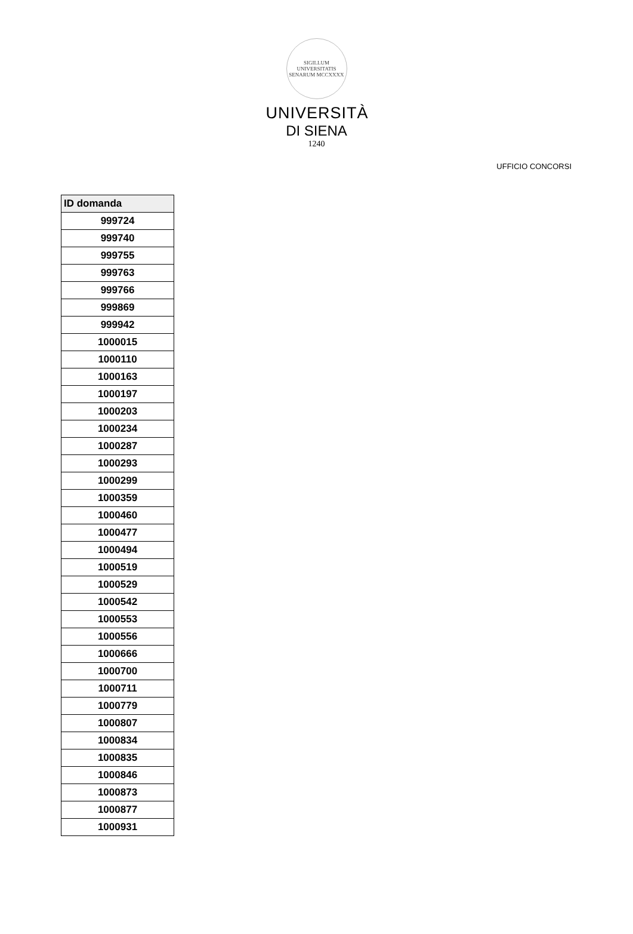SIGILLUM UNIVERSITATIS SENARUM MCCXXXX
UNIVERSITÀ
DI SIENA
1240
UFFICIO CONCORSI
| ID domanda |
| --- |
| 999724 |
| 999740 |
| 999755 |
| 999763 |
| 999766 |
| 999869 |
| 999942 |
| 1000015 |
| 1000110 |
| 1000163 |
| 1000197 |
| 1000203 |
| 1000234 |
| 1000287 |
| 1000293 |
| 1000299 |
| 1000359 |
| 1000460 |
| 1000477 |
| 1000494 |
| 1000519 |
| 1000529 |
| 1000542 |
| 1000553 |
| 1000556 |
| 1000666 |
| 1000700 |
| 1000711 |
| 1000779 |
| 1000807 |
| 1000834 |
| 1000835 |
| 1000846 |
| 1000873 |
| 1000877 |
| 1000931 |